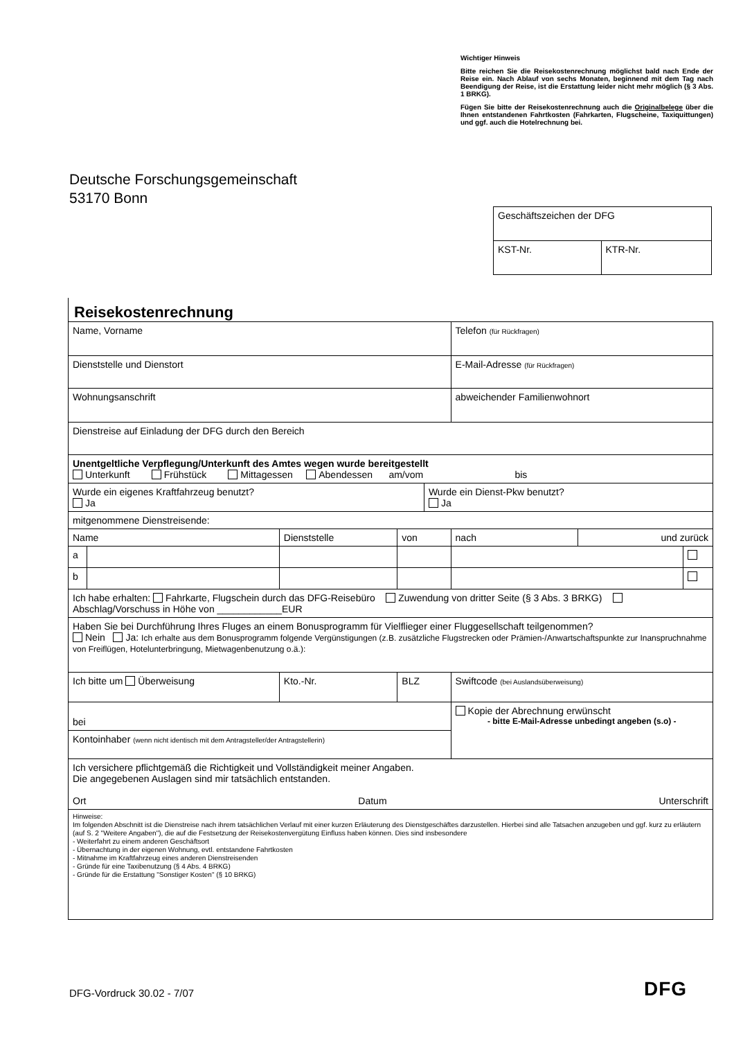Wichtiger Hinweis
Bitte reichen Sie die Reisekostenrechnung möglichst bald nach Ende der Reise ein. Nach Ablauf von sechs Monaten, beginnend mit dem Tag nach Beendigung der Reise, ist die Erstattung leider nicht mehr möglich (§ 3 Abs. 1 BRKG).
Fügen Sie bitte der Reisekostenrechnung auch die Originalbelege über die Ihnen entstandenen Fahrtkosten (Fahrkarten, Flugscheine, Taxiquittungen) und ggf. auch die Hotelrechnung bei.
Deutsche Forschungsgemeinschaft
53170 Bonn
| Geschäftszeichen der DFG | |
| KST-Nr. | KTR-Nr. |
Reisekostenrechnung
| Name, Vorname | | | | | Telefon (für Rückfragen) | | |
| Dienststelle und Dienstort | | | | | E-Mail-Adresse (für Rückfragen) | | |
| Wohnungsanschrift | | | | | abweichender Familienwohnort | | |
| Dienstreise auf Einladung der DFG durch den Bereich | | | | | | | |
| Unentgeltliche Verpflegung/Unterkunft des Amtes wegen wurde bereitgestellt Unterkunft Frühstück Mittagessen Abendessen am/vom bis | | | | | | | |
| Wurde ein eigenes Kraftfahrzeug benutzt? Ja | | | | Wurde ein Dienst-Pkw benutzt? Ja | | | |
| mitgenommene Dienstreisende: | | | | | | | |
| Name | | Dienststelle | von | | nach | und zurück | |
| a | | | | | | | |
| b | | | | | | | |
| Ich habe erhalten: Fahrkarte, Flugschein durch das DFG-Reisebüro Zuwendung von dritter Seite (§ 3 Abs. 3 BRKG) Abschlag/Vorschuss in Höhe von ____________EUR | | | | | | | |
| Haben Sie bei Durchführung Ihres Fluges an einem Bonusprogramm für Vielflieger einer Fluggesellschaft teilgenommen? Nein Ja: Ich erhalte aus dem Bonusprogramm folgende Vergünstigungen (z.B. zusätzliche Flugstrecken oder Prämien-/Anwartschaftspunkte zur Inanspruchnahme von Freiflügen, Hotelunterbringung, Mietwagenbenutzung o.ä.): | | | | | | | |
| Ich bitte um Überweisung | | Kto.-Nr. | BLZ | | Swiftcode (bei Auslandsüberweisung) | | |
| bei | | | | | Kopie der Abrechnung erwünscht - bitte E-Mail-Adresse unbedingt angeben (s.o) - | | |
| Kontoinhaber (wenn nicht identisch mit dem Antragsteller/der Antragstellerin) | | | | | | | |
| Ich versichere pflichtgemäß die Richtigkeit und Vollständigkeit meiner Angaben. Die angegebenen Auslagen sind mir tatsächlich entstanden. Ort Datum Unterschrift | | | | | | | |
| Hinweise: Im folgenden Abschnitt ist die Dienstreise nach ihrem tatsächlichen Verlauf mit einer kurzen Erläuterung des Dienstgeschäftes darzustellen. Hierbei sind alle Tatsachen anzugeben und ggf. kurz zu erläutern (auf S. 2 "Weitere Angaben"), die auf die Festsetzung der Reisekostenvergütung Einfluss haben können. Dies sind insbesondere - Weiterfahrt zu einem anderen Geschäftsort - Übernachtung in der eigenen Wohnung, evtl. entstandene Fahrtkosten - Mitnahme im Kraftfahrzeug eines anderen Dienstreisenden - Gründe für eine Taxibenutzung (§ 4 Abs. 4 BRKG) - Gründe für die Erstattung "Sonstiger Kosten" (§ 10 BRKG) | | | | | | | |
DFG-Vordruck 30.02 - 7/07 DFG